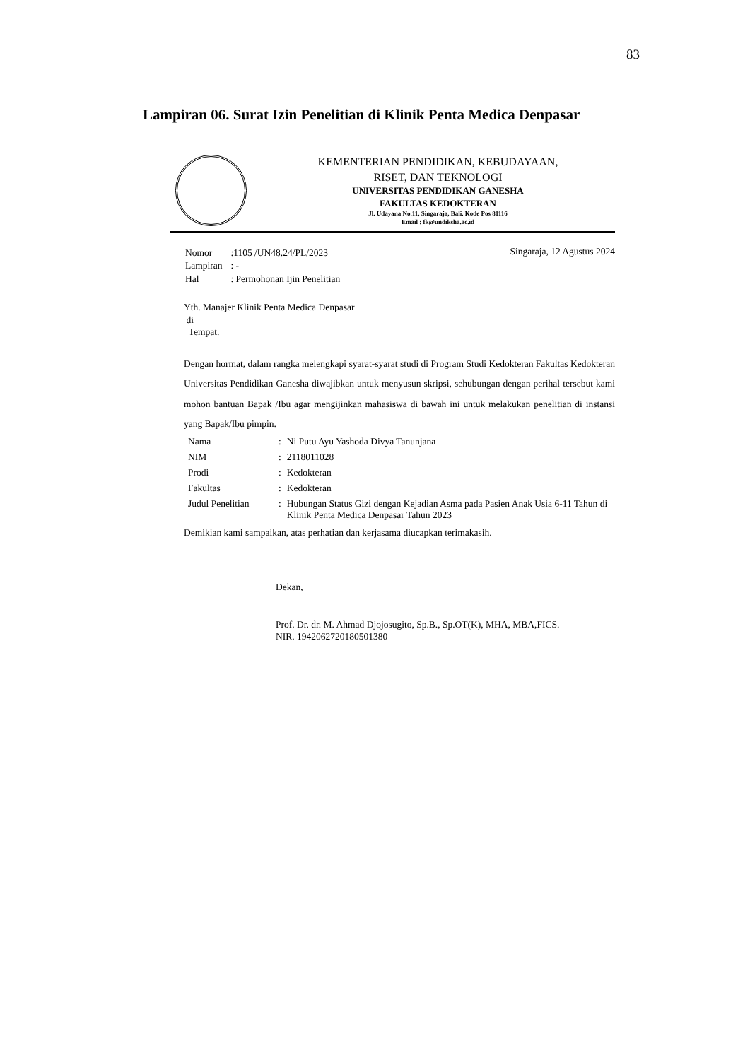83
Lampiran 06. Surat Izin Penelitian di Klinik Penta Medica Denpasar
KEMENTERIAN PENDIDIKAN, KEBUDAYAAN,
RISET, DAN TEKNOLOGI
UNIVERSITAS PENDIDIKAN GANESHA
FAKULTAS KEDOKTERAN
Jl. Udayana No.11, Singaraja, Bali. Kode Pos 81116
Email : fk@undiksha.ac.id
| Nomor | :1105 /UN48.24/PL/2023 |
| Lampiran | : - |
| Hal | : Permohonan Ijin Penelitian |
Singaraja, 12 Agustus 2024
Yth. Manajer Klinik Penta Medica Denpasar
di
Tempat.
Dengan hormat, dalam rangka melengkapi syarat-syarat studi di Program Studi Kedokteran Fakultas Kedokteran Universitas Pendidikan Ganesha diwajibkan untuk menyusun skripsi, sehubungan dengan perihal tersebut kami mohon bantuan Bapak /Ibu agar mengijinkan mahasiswa di bawah ini untuk melakukan penelitian di instansi yang Bapak/Ibu pimpin.
| Nama | : | Ni Putu Ayu Yashoda Divya Tanunjana |
| NIM | : | 2118011028 |
| Prodi | : | Kedokteran |
| Fakultas | : | Kedokteran |
| Judul Penelitian | : | Hubungan Status Gizi dengan Kejadian Asma pada Pasien Anak Usia 6-11 Tahun di Klinik Penta Medica Denpasar Tahun 2023 |
Demikian kami sampaikan, atas perhatian dan kerjasama diucapkan terimakasih.
Dekan,
Prof. Dr. dr. M. Ahmad Djojosugito, Sp.B., Sp.OT(K), MHA, MBA,FICS.
NIR. 1942062720180501380